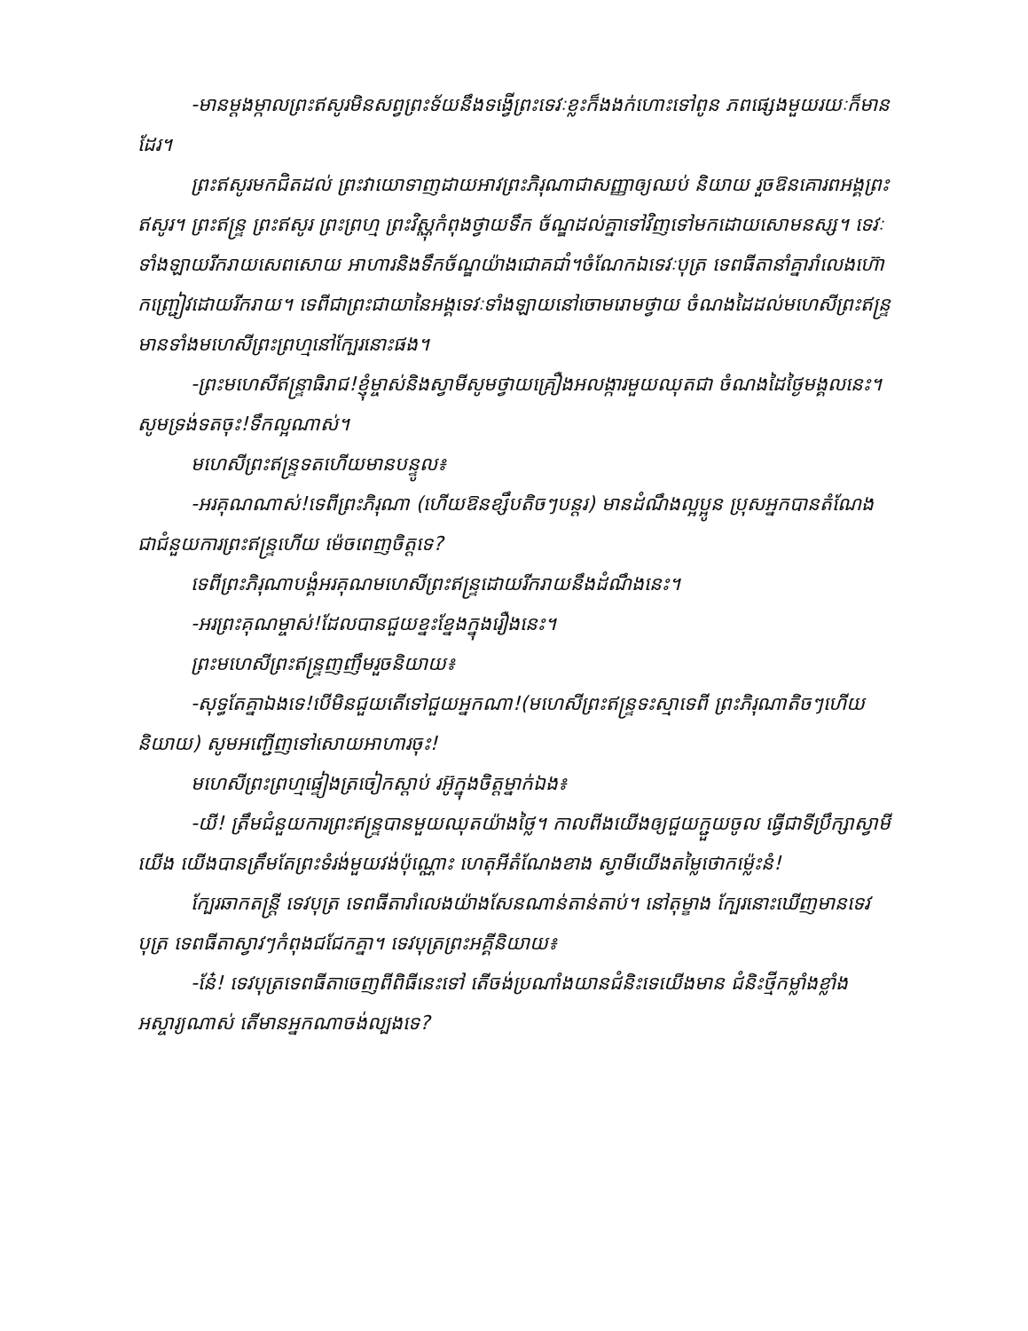-មានម្ដងម្កាលព្រះឥសូរមិនសព្វព្រះទ័យនឹងទង្វើព្រះទេវៈខ្លះក៏ងងក់ហោះទៅពូន ភពផ្សេងមួយរយៈក៏មានដែរ។
ព្រះឥសូរមកជិតដល់ ព្រះវាយោទាញដាយអាវព្រះភិរុណាជាសញ្ញាឲ្យឈប់ និយាយ រួចឱនគោរពអង្គព្រះឥសូរ។ ព្រះឥន្ទ្រ ព្រះឥសូរ ព្រះព្រហ្ម ព្រះវិស្ណុកំពុងថ្វាយទឹក ច័ណ្ឌដល់គ្នាទៅវិញទៅមកដោយសោមនស្ស។ ទេវៈទាំងឡាយរីករាយសេពសោយ អាហារនិងទឹកច័ណ្ឌយ៉ាងជោគជាំ។ចំណែកឯទេវៈបុត្រ ទេពធីតានាំគ្នារាំលេងហ៊ោ កញ្ជ្រៀវដោយរីករាយ។ ទេពីជាព្រះជាយានៃអង្គទេវៈទាំងឡាយនៅចោមរោមថ្វាយ ចំណងដៃដល់មហេសីព្រះឥន្ទ្រ មានទាំងមហេសីព្រះព្រហ្មនៅក្បែរនោះផង។
-ព្រះមហេសីឥន្ទ្រាធិរាជ!ខ្ញុំម្ចាស់និងស្វាមីសូមថ្វាយគ្រឿងអលង្ការមួយឈុតជា ចំណងដៃថ្ងៃមង្គលនេះ។សូមទ្រង់ទតចុះ!ទឹកល្អណាស់។
មហេសីព្រះឥន្ទ្រទតហើយមានបន្ទូល៖
-អរគុណណាស់!ទេពីព្រះភិរុណា (ហើយឱនខ្សឹបតិចៗបន្តរ) មានដំណឹងល្អប្អូន ប្រុសអ្នកបានតំណែងជាជំនួយការព្រះឥន្ទ្រហើយ ម៉េចពេញចិត្តទេ?
ទេពីព្រះភិរុណាបង្គំអរគុណមហេសីព្រះឥន្ទ្រដោយរីករាយនឹងដំណឹងនេះ។
-អរព្រះគុណម្ចាស់!ដែលបានជួយខ្នះខ្នែងក្នុងរឿងនេះ។
ព្រះមហេសីព្រះឥន្ទ្រញញឹមរួចនិយាយ៖
-សុទ្ធតែគ្នាឯងទេ!បើមិនជួយតើទៅជួយអ្នកណា!(មហេសីព្រះឥន្ទ្រទះស្មាទេពី ព្រះភិរុណាតិចៗហើយនិយាយ) សូមអញ្ជើញទៅសោយអាហារចុះ!
មហេសីព្រះព្រហ្មផ្ទៀងត្រចៀកស្ដាប់ រអ៊ូក្នុងចិត្តម្នាក់ឯង៖
-យី! ត្រឹមជំនួយការព្រះឥន្ទ្របានមួយឈុតយ៉ាងថ្លៃ។ កាលពីងយើងឲ្យជួយក្ជួយចូល ធ្វើជាទីប្រឹក្សាស្វាមីយើង យើងបានត្រឹមតែព្រះទំរង់មួយវង់ប៉ុណ្ណោះ ហេតុអីតំណែងខាង ស្វាមីយើងតម្លៃថោកម្ល៉េះនំ!
ក្បែរឆាកតន្ត្រី ទេវបុត្រ ទេពធីតារាំលេងយ៉ាងសែនណាន់តាន់តាប់។ នៅតុម្ខាង ក្បែរនោះឃើញមានទេវបុត្រ ទេពធីតាស្វាវៗកំពុងជជែកគ្នា។ ទេវបុត្រព្រះអគ្គីនិយាយ៖
-នែ៎! ទេវបុត្រទេពធីតាចេញពីពិធីនេះទៅ តើចង់ប្រណាំងយានជំនិះទេយើងមាន ជំនិះថ្មីកម្លាំងខ្លាំងអស្ចារ្យណាស់ តើមានអ្នកណាចង់ល្បងទេ?